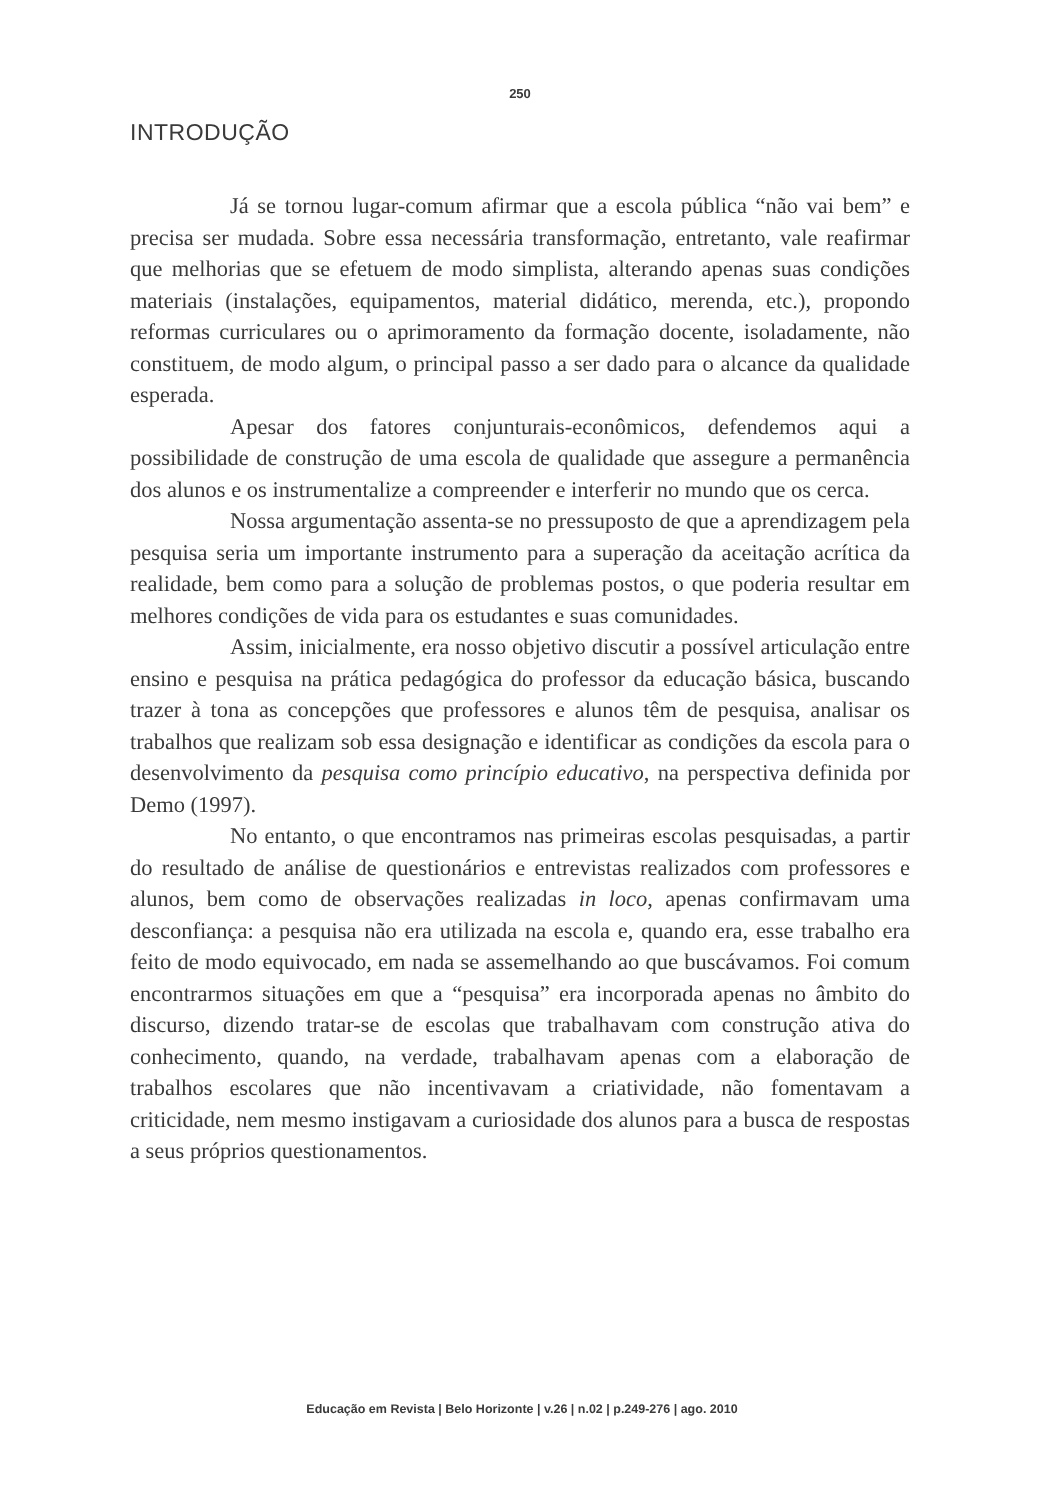250
INTRODUÇÃO
Já se tornou lugar-comum afirmar que a escola pública “não vai bem” e precisa ser mudada. Sobre essa necessária transformação, entretanto, vale reafirmar que melhorias que se efetuem de modo simplista, alterando apenas suas condições materiais (instalações, equipamentos, material didático, merenda, etc.), propondo reformas curriculares ou o aprimoramento da formação docente, isoladamente, não constituem, de modo algum, o principal passo a ser dado para o alcance da qualidade esperada.
Apesar dos fatores conjunturais-econômicos, defendemos aqui a possibilidade de construção de uma escola de qualidade que assegure a permanência dos alunos e os instrumentalize a compreender e interferir no mundo que os cerca.
Nossa argumentação assenta-se no pressuposto de que a aprendizagem pela pesquisa seria um importante instrumento para a superação da aceitação acrítica da realidade, bem como para a solução de problemas postos, o que poderia resultar em melhores condições de vida para os estudantes e suas comunidades.
Assim, inicialmente, era nosso objetivo discutir a possível articulação entre ensino e pesquisa na prática pedagógica do professor da educação básica, buscando trazer à tona as concepções que professores e alunos têm de pesquisa, analisar os trabalhos que realizam sob essa designação e identificar as condições da escola para o desenvolvimento da pesquisa como princípio educativo, na perspectiva definida por Demo (1997).
No entanto, o que encontramos nas primeiras escolas pesquisadas, a partir do resultado de análise de questionários e entrevistas realizados com professores e alunos, bem como de observações realizadas in loco, apenas confirmavam uma desconfiança: a pesquisa não era utilizada na escola e, quando era, esse trabalho era feito de modo equivocado, em nada se assemelhando ao que buscávamos. Foi comum encontrarmos situações em que a “pesquisa” era incorporada apenas no âmbito do discurso, dizendo tratar-se de escolas que trabalhavam com construção ativa do conhecimento, quando, na verdade, trabalhavam apenas com a elaboração de trabalhos escolares que não incentivavam a criatividade, não fomentavam a criticidade, nem mesmo instigavam a curiosidade dos alunos para a busca de respostas a seus próprios questionamentos.
Educação em Revista | Belo Horizonte | v.26 | n.02 | p.249-276 | ago. 2010